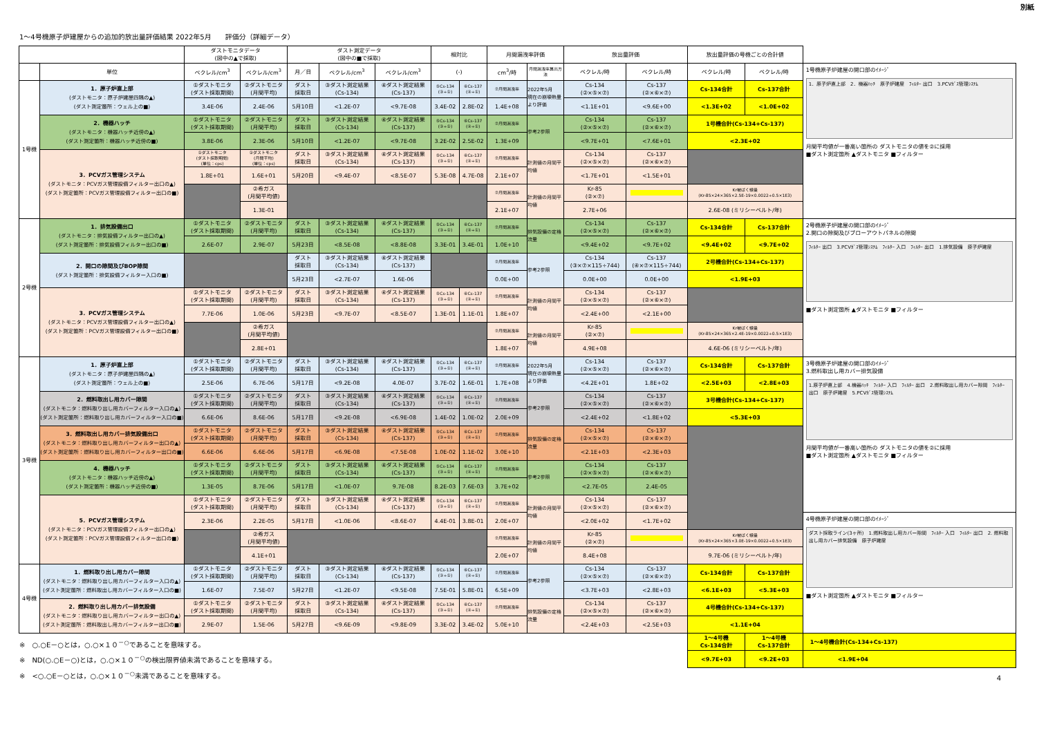別紙
1～4号機原子炉建屋からの追加的放出量評価結果 2022年5月　　評価分（詳細データ）
| | | ダストモニタデータ (図中の▲で採取) | | ダスト測定データ (図中の■で採取) | | | 相対比 | | 月間漏洩率評価 | | 放出量評価 | | 放出量評価の号機ごとの合計値 | | |
| --- | --- | --- | --- | --- | --- | --- | --- | --- | --- | --- | --- | --- | --- | --- | --- |
| | 単位 | ベクレル/cm<sup>3</sup> | ベクレル/cm<sup>3</sup> | 月／日 | ベクレル/cm<sup>3</sup> | ベクレル/cm<sup>3</sup> | (-) | | cm<sup>3</sup>/時 | 月間漏洩率算出方法 | ベクレル/時 | ベクレル/時 | ベクレル/時 | ベクレル/時 | 1号機原子炉建屋の開口部のｲﾒｰｼﾞ 1．原子炉直上部 2．機器ﾊｯﾁ 原子炉建屋 ﾌｨﾙﾀｰ 出口 3.PCVｶﾞｽ管理ｼｽﾃﾑ 月間平均値が一番高い箇所の ダストモニタの値を②に採用 ■ダスト測定箇所 ▲ダストモニタ ■フィルター |
| 1号機 | 1．原子炉直上部 (ダストモニタ：原子炉建屋四隅の▲) (ダスト測定箇所：ウェル上の■) | ①ダストモニタ (ダスト採取期間) | ②ダストモニタ (月間平均) | ダスト 採取日 | ③ダスト測定結果 (Cs-134) | ④ダスト測定結果 (Cs-137) | ⑤Cs-134 (③÷①) | ⑥Cs-137 (④÷①) | ⑦月間漏洩率 | 2022年5月 現在の崩壊熱量より評価 | Cs-134 (②×⑤×⑦) | Cs-137 (②×⑥×⑦) | Cs-134合計 | Cs-137合計 | |
| | | 3.4E-06 | 2.4E-06 | 5月10日 | <1.2E-07 | <9.7E-08 | 3.4E-02 | 2.8E-02 | 1.4E+08 | | <1.1E+01 | <9.6E+00 | <1.3E+02 | <1.0E+02 | |
| | 2．機器ハッチ (ダストモニタ：機器ハッチ近傍の▲) (ダスト測定箇所：機器ハッチ近傍の■) | ①ダストモニタ (ダスト採取期間) | ②ダストモニタ (月間平均) | ダスト 採取日 | ③ダスト測定結果 (Cs-134) | ④ダスト測定結果 (Cs-137) | ⑤Cs-134 (③÷①) | ⑥Cs-137 (④÷①) | ⑦月間漏洩率 | 参考2参照 | Cs-134 (②×⑤×⑦) | Cs-137 (②×⑥×⑦) | 1号機合計(Cs-134+Cs-137) | | |
| | | 3.8E-06 | 2.3E-06 | 5月10日 | <1.2E-07 | <9.7E-08 | 3.2E-02 | 2.5E-02 | 1.3E+09 | | <9.7E+01 | <7.6E+01 | <2.3E+02 | | |
| | 3．PCVガス管理システム (ダストモニタ：PCVガス管理設備フィルター出口の▲) (ダスト測定箇所：PCVガス管理設備フィルター出口の■) | ①ダストモニタ (ダスト採取期間) (単位：cps) | ②ダストモニタ (月間平均) (単位：cps) | ダスト 採取日 | ③ダスト測定結果 (Cs-134) | ④ダスト測定結果 (Cs-137) | ⑤Cs-134 (③÷①) | ⑥Cs-137 (④÷①) | ⑦月間漏洩率 | 計測値の月間平均値 | Cs-134 (②×⑤×⑦) | Cs-137 (②×⑥×⑦) | | | |
| | | 1.8E+01 | 1.6E+01 | 5月20日 | <9.4E-07 | <8.5E-07 | 5.3E-08 | 4.7E-08 | 2.1E+07 | | <1.7E+01 | <1.5E+01 | | | |
| | | | ②希ガス (月間平均値) | | | | | | ⑦月間漏洩率 | 計測値の月間平均値 | Kr-85 (②×⑦) | | Kr被ばく線量 (Kr-85×24×365×2.5E-19×0.0022÷0.5×1E3) | | |
| | | | 1.3E-01 | | | | | | 2.1E+07 | | 2.7E+06 | | 2.6E-08 (ミリシーベルト/年) | | |
| 2号機 | 1．排気設備出口 (ダストモニタ：排気設備フィルター出口の▲) (ダスト測定箇所：排気設備フィルター出口の■) | ①ダストモニタ (ダスト採取期間) | ②ダストモニタ (月間平均) | ダスト 採取日 | ③ダスト測定結果 (Cs-134) | ④ダスト測定結果 (Cs-137) | ⑤Cs-134 (③÷①) | ⑥Cs-137 (④÷①) | ⑦月間漏洩率 | 排気設備の定格流量 | Cs-134 (②×⑤×⑦) | Cs-137 (②×⑥×⑦) | Cs-134合計 | Cs-137合計 | 2号機原子炉建屋の開口部のｲﾒｰｼﾞ 2.開口の隙間及びブローアウトパネルの隙間 ﾌｨﾙﾀｰ 出口 3.PCVｶﾞｽ管理ｼｽﾃﾑ ﾌｨﾙﾀｰ 入口 ﾌｨﾙﾀｰ 出口 1.排気設備 原子炉建屋 ■ダスト測定箇所 ▲ダストモニタ ■フィルター |
| | | 2.6E-07 | 2.9E-07 | 5月23日 | <8.5E-08 | <8.8E-08 | 3.3E-01 | 3.4E-01 | 1.0E+10 | | <9.4E+02 | <9.7E+02 | <9.4E+02 | <9.7E+02 | |
| | 2．開口の隙間及びBOP隙間 (ダスト測定箇所：排気設備フィルター入口の■) | | | ダスト 採取日 | ③ダスト測定結果 (Cs-134) | ④ダスト測定結果 (Cs-137) | | | ⑦月間漏洩率 | 参考2参照 | Cs-134 (③×⑦×115÷744) | Cs-137 (④×⑦×115÷744) | 2号機合計(Cs-134+Cs-137) | | |
| | | | | 5月23日 | <2.7E-07 | 1.6E-06 | | | 0.0E+00 | | 0.0E+00 | 0.0E+00 | <1.9E+03 | | |
| | 3．PCVガス管理システム (ダストモニタ：PCVガス管理設備フィルター出口の▲) (ダスト測定箇所：PCVガス管理設備フィルター出口の■) | ①ダストモニタ (ダスト採取期間) | ②ダストモニタ (月間平均) | ダスト 採取日 | ③ダスト測定結果 (Cs-134) | ④ダスト測定結果 (Cs-137) | ⑤Cs-134 (③÷①) | ⑥Cs-137 (④÷①) | ⑦月間漏洩率 | 計測値の月間平均値 | Cs-134 (②×⑤×⑦) | Cs-137 (②×⑥×⑦) | | | |
| | | 7.7E-06 | 1.0E-06 | 5月23日 | <9.7E-07 | <8.5E-07 | 1.3E-01 | 1.1E-01 | 1.8E+07 | | <2.4E+00 | <2.1E+00 | | | |
| | | | ②希ガス (月間平均値) | | | | | | ⑦月間漏洩率 | 計測値の月間平均値 | Kr-85 (②×⑦) | | Kr被ばく線量 (Kr-85×24×365×2.4E-19×0.0022÷0.5×1E3) | | |
| | | | 2.8E+01 | | | | | | 1.8E+07 | | 4.9E+08 | | 4.6E-06 (ミリシーベルト/年) | | |
| 3号機 | 1．原子炉直上部 (ダストモニタ：原子炉建屋四隅の▲) (ダスト測定箇所：ウェル上の■) | ①ダストモニタ (ダスト採取期間) | ②ダストモニタ (月間平均) | ダスト 採取日 | ③ダスト測定結果 (Cs-134) | ④ダスト測定結果 (Cs-137) | ⑤Cs-134 (③÷①) | ⑥Cs-137 (④÷①) | ⑦月間漏洩率 | 2022年5月 現在の崩壊熱量より評価 | Cs-134 (②×⑤×⑦) | Cs-137 (②×⑥×⑦) | Cs-134合計 | Cs-137合計 | 3号機原子炉建屋の開口部のｲﾒｰｼﾞ 3.燃料取出し用カバー排気設備 1.原子炉直上部 4.機器ﾊｯﾁ ﾌｨﾙﾀｰ 入口 ﾌｨﾙﾀｰ 出口 2.燃料取出し用カバー隙間 ﾌｨﾙﾀｰ 出口 原子炉建屋 5.PCVｶﾞｽ管理ｼｽﾃﾑ 月間平均値が一番高い箇所の ダストモニタの値を②に採用 ■ダスト測定箇所 ▲ダストモニタ ■フィルター |
| | | 2.5E-06 | 6.7E-06 | 5月17日 | <9.2E-08 | 4.0E-07 | 3.7E-02 | 1.6E-01 | 1.7E+08 | | <4.2E+01 | 1.8E+02 | <2.5E+03 | <2.8E+03 | |
| | 2．燃料取出し用カバー隙間 (ダストモニタ：燃料取り出し用カバーフィルター入口の▲) (ダスト測定箇所：燃料取り出し用カバーフィルター入口の■) | ①ダストモニタ (ダスト採取期間) | ②ダストモニタ (月間平均) | ダスト 採取日 | ③ダスト測定結果 (Cs-134) | ④ダスト測定結果 (Cs-137) | ⑤Cs-134 (③÷①) | ⑥Cs-137 (④÷①) | ⑦月間漏洩率 | 参考2参照 | Cs-134 (②×⑤×⑦) | Cs-137 (②×⑥×⑦) | 3号機合計(Cs-134+Cs-137) | | |
| | | 6.6E-06 | 8.6E-06 | 5月17日 | <9.2E-08 | <6.9E-08 | 1.4E-02 | 1.0E-02 | 2.0E+09 | | <2.4E+02 | <1.8E+02 | <5.3E+03 | | |
| | 3．燃料取出し用カバー排気設備出口 (ダストモニタ：燃料取り出し用カバーフィルター出口の▲) (ダスト測定箇所：燃料取り出し用カバーフィルター出口の■) | ①ダストモニタ (ダスト採取期間) | ②ダストモニタ (月間平均) | ダスト 採取日 | ③ダスト測定結果 (Cs-134) | ④ダスト測定結果 (Cs-137) | ⑤Cs-134 (③÷①) | ⑥Cs-137 (④÷①) | ⑦月間漏洩率 | 排気設備の定格流量 | Cs-134 (②×⑤×⑦) | Cs-137 (②×⑥×⑦) | | | |
| | | 6.6E-06 | 6.6E-06 | 5月17日 | <6.9E-08 | <7.5E-08 | 1.0E-02 | 1.1E-02 | 3.0E+10 | | <2.1E+03 | <2.3E+03 | | | |
| | 4．機器ハッチ (ダストモニタ：機器ハッチ近傍の▲) (ダスト測定箇所：機器ハッチ近傍の■) | ①ダストモニタ (ダスト採取期間) | ②ダストモニタ (月間平均) | ダスト 採取日 | ③ダスト測定結果 (Cs-134) | ④ダスト測定結果 (Cs-137) | ⑤Cs-134 (③÷①) | ⑥Cs-137 (④÷①) | ⑦月間漏洩率 | 参考2参照 | Cs-134 (②×⑤×⑦) | Cs-137 (②×⑥×⑦) | | | |
| | | 1.3E-05 | 8.7E-06 | 5月17日 | <1.0E-07 | 9.7E-08 | 8.2E-03 | 7.6E-03 | 3.7E+02 | | <2.7E-05 | 2.4E-05 | | | |
| | 5．PCVガス管理システム (ダストモニタ：PCVガス管理設備フィルター出口の▲) (ダスト測定箇所：PCVガス管理設備フィルター出口の■) | ①ダストモニタ (ダスト採取期間) | ②ダストモニタ (月間平均) | ダスト 採取日 | ③ダスト測定結果 (Cs-134) | ④ダスト測定結果 (Cs-137) | ⑤Cs-134 (③÷①) | ⑥Cs-137 (④÷①) | ⑦月間漏洩率 | 計測値の月間平均値 | Cs-134 (②×⑤×⑦) | Cs-137 (②×⑥×⑦) | | | |
| | | 2.3E-06 | 2.2E-05 | 5月17日 | <1.0E-06 | <8.6E-07 | 4.4E-01 | 3.8E-01 | 2.0E+07 | | <2.0E+02 | <1.7E+02 | | | 4号機原子炉建屋の開口部のｲﾒｰｼﾞ ダスト採取ライン(3ヶ所) 1.燃料取出し用カバー隙間 ﾌｨﾙﾀｰ 入口 ﾌｨﾙﾀｰ 出口 2. 燃料取出し用カバー排気設備 原子炉建屋 ■ダスト測定箇所 ▲ダストモニタ ■フィルター |
| | | | ②希ガス (月間平均値) | | | | | | ⑦月間漏洩率 | 計測値の月間平均値 | Kr-85 (②×⑦) | | Kr被ばく線量 (Kr-85×24×365×3.0E-19×0.0022÷0.5×1E3) | | |
| | | | 4.1E+01 | | | | | | 2.0E+07 | | 8.4E+08 | | 9.7E-06 (ミリシーベルト/年) | | |
| 4号機 | 1．燃料取り出し用カバー隙間 (ダストモニタ：燃料取り出し用カバーフィルター入口の▲) (ダスト測定箇所：燃料取出し用カバーフィルター入口の■) | ①ダストモニタ (ダスト採取期間) | ②ダストモニタ (月間平均) | ダスト 採取日 | ③ダスト測定結果 (Cs-134) | ④ダスト測定結果 (Cs-137) | ⑤Cs-134 (③÷①) | ⑥Cs-137 (④÷①) | ⑦月間漏洩率 | 参考2参照 | Cs-134 (②×⑤×⑦) | Cs-137 (②×⑥×⑦) | Cs-134合計 | Cs-137合計 | |
| | | 1.6E-07 | 7.5E-07 | 5月27日 | <1.2E-07 | <9.5E-08 | 7.5E-01 | 5.8E-01 | 6.5E+09 | | <3.7E+03 | <2.8E+03 | <6.1E+03 | <5.3E+03 | |
| | 2．燃料取り出し用カバー排気設備 (ダストモニタ：燃料取り出し用カバーフィルター出口の▲) (ダスト測定箇所：燃料取出し用カバーフィルター出口の■) | ①ダストモニタ (ダスト採取期間) | ②ダストモニタ (月間平均) | ダスト 採取日 | ③ダスト測定結果 (Cs-134) | ④ダスト測定結果 (Cs-137) | ⑤Cs-134 (③÷①) | ⑥Cs-137 (④÷①) | ⑦月間漏洩率 | 排気設備の定格流量 | Cs-134 (②×⑤×⑦) | Cs-137 (②×⑥×⑦) | 4号機合計(Cs-134+Cs-137) | | |
| | | 2.9E-07 | 1.5E-06 | 5月27日 | <9.6E-09 | <9.8E-09 | 3.3E-02 | 3.4E-02 | 5.0E+10 | | <2.4E+03 | <2.5E+03 | <1.1E+04 | | |
| | | | | | | | | | | | | | 1～4号機 Cs-134合計 | 1～4号機 Cs-137合計 | 1～4号機合計(Cs-134+Cs-137) |
| | | | | | | | | | | | | | <9.7E+03 | <9.2E+03 | <1.9E+04 |
※　○.○E－○とは，○.○×１０<sup>－○</sup>であることを意味する。
※　ND(○.○E－○)とは，○.○×１０<sup>－○</sup>の検出限界値未満であることを意味する。
※　<○.○E－○とは，○.○×１０<sup>－○</sup>未満であることを意味する。
4